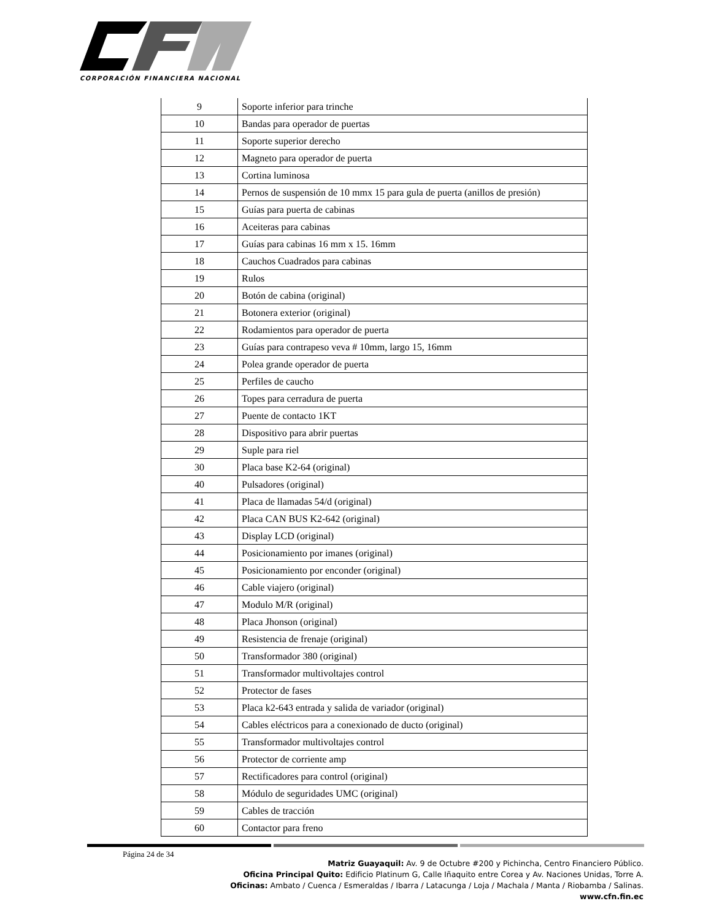CORPORACIÓN FINANCIERA NACIONAL
| 9 | Soporte inferior para trinche |
| 10 | Bandas para operador de puertas |
| 11 | Soporte superior derecho |
| 12 | Magneto para operador de puerta |
| 13 | Cortina luminosa |
| 14 | Pernos de suspensión de 10 mmx 15 para gula de puerta (anillos de presión) |
| 15 | Guías para puerta de cabinas |
| 16 | Aceiteras para cabinas |
| 17 | Guías para cabinas 16 mm x 15. 16mm |
| 18 | Cauchos Cuadrados para cabinas |
| 19 | Rulos |
| 20 | Botón de cabina (original) |
| 21 | Botonera exterior (original) |
| 22 | Rodamientos para operador de puerta |
| 23 | Guías para contrapeso veva # 10mm, largo 15, 16mm |
| 24 | Polea grande operador de puerta |
| 25 | Perfiles de caucho |
| 26 | Topes para cerradura de puerta |
| 27 | Puente de contacto 1KT |
| 28 | Dispositivo para abrir puertas |
| 29 | Suple para riel |
| 30 | Placa base K2-64 (original) |
| 40 | Pulsadores (original) |
| 41 | Placa de llamadas 54/d (original) |
| 42 | Placa CAN BUS K2-642 (original) |
| 43 | Display LCD (original) |
| 44 | Posicionamiento por imanes (original) |
| 45 | Posicionamiento por enconder (original) |
| 46 | Cable viajero (original) |
| 47 | Modulo M/R (original) |
| 48 | Placa Jhonson (original) |
| 49 | Resistencia de frenaje (original) |
| 50 | Transformador 380 (original) |
| 51 | Transformador multivoltajes control |
| 52 | Protector de fases |
| 53 | Placa k2-643 entrada y salida de variador (original) |
| 54 | Cables eléctricos para a conexionado de ducto (original) |
| 55 | Transformador multivoltajes control |
| 56 | Protector de corriente amp |
| 57 | Rectificadores para control (original) |
| 58 | Módulo de seguridades UMC (original) |
| 59 | Cables de tracción |
| 60 | Contactor para freno |
Página 24 de 34
Matriz Guayaquil: Av. 9 de Octubre #200 y Pichincha, Centro Financiero Público.
Oficina Principal Quito: Edificio Platinum G, Calle Iñaquito entre Corea y Av. Naciones Unidas, Torre A.
Oficinas: Ambato / Cuenca / Esmeraldas / Ibarra / Latacunga / Loja / Machala / Manta / Riobamba / Salinas.
www.cfn.fin.ec